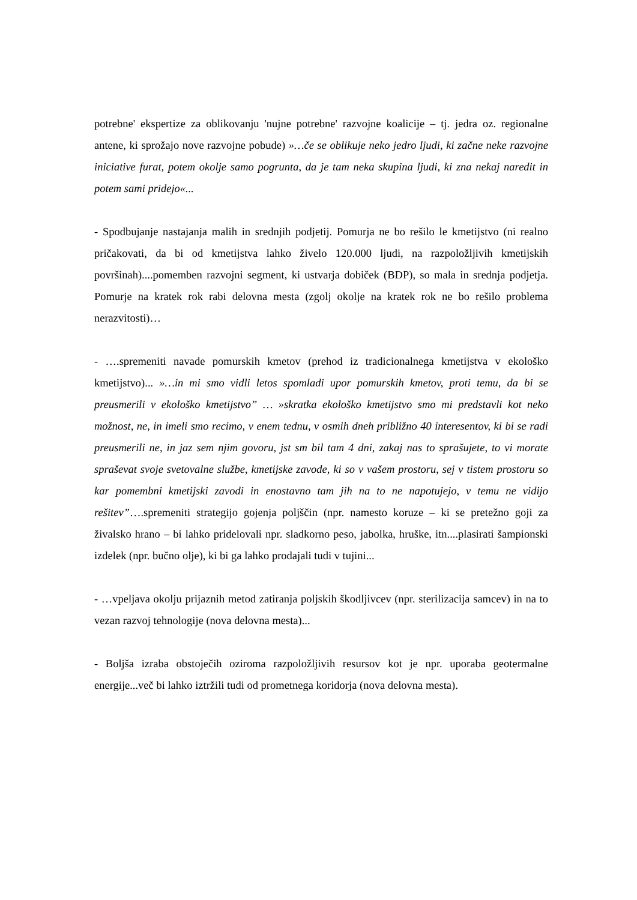potrebne' ekspertize za oblikovanju 'nujne potrebne' razvojne koalicije – tj. jedra oz. regionalne antene, ki sprožajo nove razvojne pobude) »…če se oblikuje neko jedro ljudi, ki začne neke razvojne iniciative furat, potem okolje samo pogrunta, da je tam neka skupina ljudi, ki zna nekaj naredit in potem sami pridejo«...
- Spodbujanje nastajanja malih in srednjih podjetij. Pomurja ne bo rešilo le kmetijstvo (ni realno pričakovati, da bi od kmetijstva lahko živelo 120.000 ljudi, na razpoložljivih kmetijskih površinah)....pomemben razvojni segment, ki ustvarja dobiček (BDP), so mala in srednja podjetja. Pomurje na kratek rok rabi delovna mesta (zgolj okolje na kratek rok ne bo rešilo problema nerazvitosti)…
- ….spremeniti navade pomurskih kmetov (prehod iz tradicionalnega kmetijstva v ekološko kmetijstvo)... »…in mi smo vidli letos spomladi upor pomurskih kmetov, proti temu, da bi se preusmerili v ekološko kmetijstvo” … »skratka ekološko kmetijstvo smo mi predstavli kot neko možnost, ne, in imeli smo recimo, v enem tednu, v osmih dneh približno 40 interesentov, ki bi se radi preusmerili ne, in jaz sem njim govoru, jst sm bil tam 4 dni, zakaj nas to sprašujete, to vi morate spraševat svoje svetovalne službe, kmetijske zavode, ki so v vašem prostoru, sej v tistem prostoru so kar pomembni kmetijski zavodi in enostavno tam jih na to ne napotujejo, v temu ne vidijo rešitev”….spremeniti strategijo gojenja poljščin (npr. namesto koruze – ki se pretežno goji za živalsko hrano – bi lahko pridelovali npr. sladkorno peso, jabolka, hruške, itn....plasirati šampionski izdelek (npr. bučno olje), ki bi ga lahko prodajali tudi v tujini...
- …vpeljava okolju prijaznih metod zatiranja poljskih škodljivcev (npr. sterilizacija samcev) in na to vezan razvoj tehnologije (nova delovna mesta)...
- Boljša izraba obstoječih oziroma razpoložljivih resursov kot je npr. uporaba geotermalne energije...več bi lahko iztržili tudi od prometnega koridorja (nova delovna mesta).